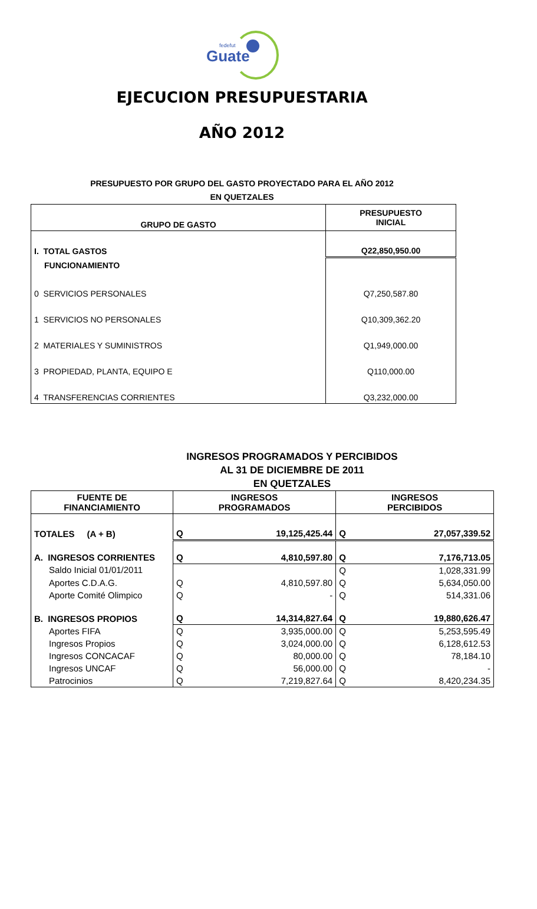fedefut
Guate
EJECUCION PRESUPUESTARIA
AÑO 2012
PRESUPUESTO POR GRUPO DEL GASTO PROYECTADO PARA EL AÑO 2012
EN QUETZALES
| GRUPO DE GASTO | PRESUPUESTO INICIAL |
| --- | --- |
| I. TOTAL GASTOS | Q22,850,950.00 |
| FUNCIONAMIENTO | |
| 0 SERVICIOS PERSONALES | Q7,250,587.80 |
| 1 SERVICIOS NO PERSONALES | Q10,309,362.20 |
| 2 MATERIALES Y SUMINISTROS | Q1,949,000.00 |
| 3 PROPIEDAD, PLANTA, EQUIPO E | Q110,000.00 |
| 4 TRANSFERENCIAS CORRIENTES | Q3,232,000.00 |
INGRESOS PROGRAMADOS Y PERCIBIDOS
AL 31 DE DICIEMBRE DE 2011
EN QUETZALES
| FUENTE DE FINANCIAMIENTO | INGRESOS PROGRAMADOS | | INGRESOS PERCIBIDOS | |
| --- | --- | --- | --- | --- |
| TOTALES (A + B) | Q | 19,125,425.44 | Q | 27,057,339.52 |
| A. INGRESOS CORRIENTES | Q | 4,810,597.80 | Q | 7,176,713.05 |
| Saldo Inicial 01/01/2011 | | | Q | 1,028,331.99 |
| Aportes C.D.A.G. | Q | 4,810,597.80 | Q | 5,634,050.00 |
| Aporte Comité Olimpico | Q | - | Q | 514,331.06 |
| B. INGRESOS PROPIOS | Q | 14,314,827.64 | Q | 19,880,626.47 |
| Aportes FIFA | Q | 3,935,000.00 | Q | 5,253,595.49 |
| Ingresos Propios | Q | 3,024,000.00 | Q | 6,128,612.53 |
| Ingresos CONCACAF | Q | 80,000.00 | Q | 78,184.10 |
| Ingresos UNCAF | Q | 56,000.00 | Q | - |
| Patrocinios | Q | 7,219,827.64 | Q | 8,420,234.35 |